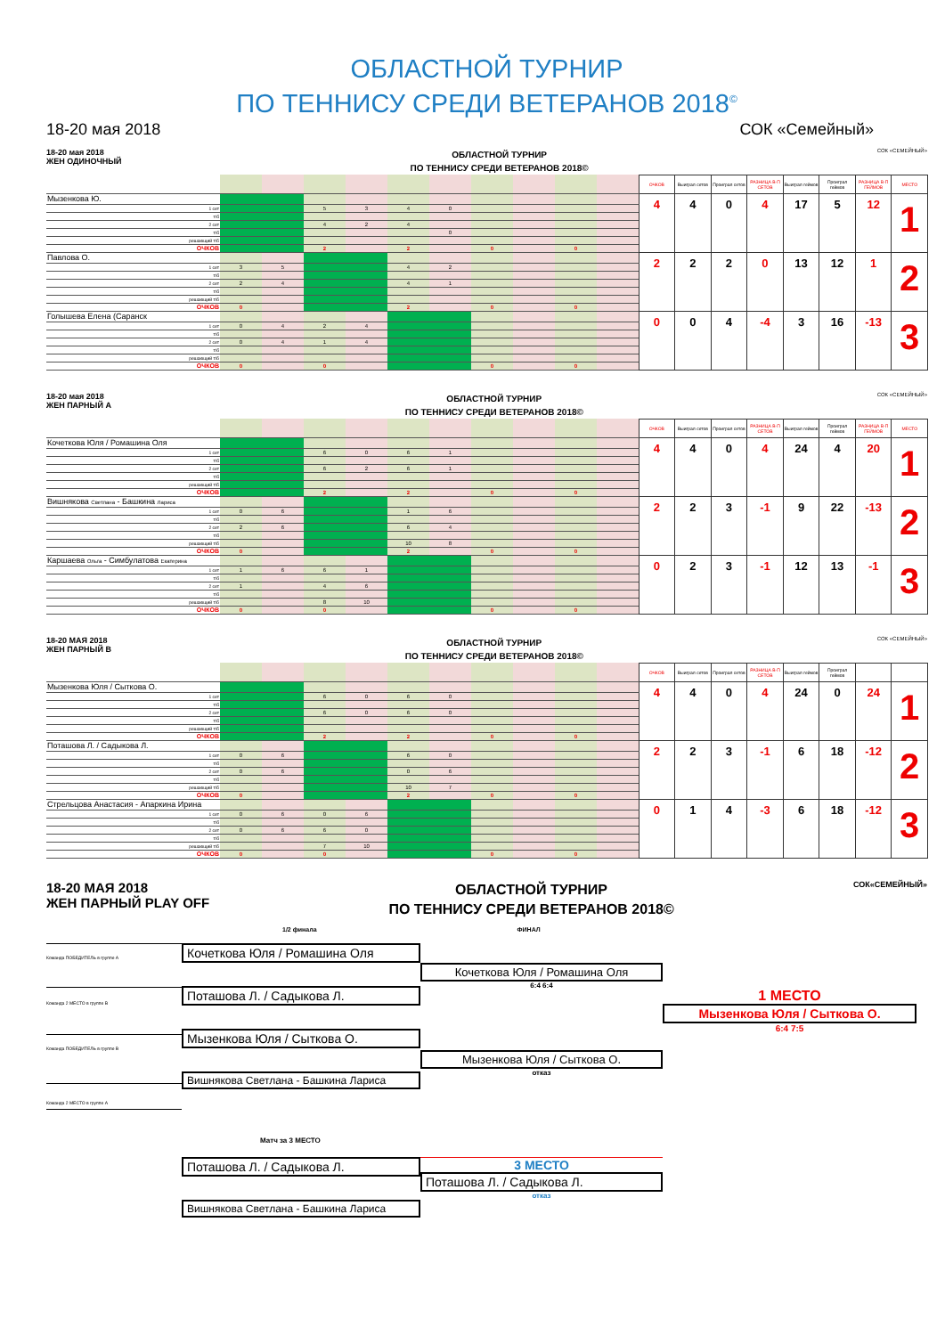ОБЛАСТНОЙ ТУРНИР
ПО ТЕННИСУ СРЕДИ ВЕТЕРАНОВ 2018<sup>©</sup>
18-20 мая 2018 СОК «Семейный»
18-20 мая 2018
ЖЕН ОДИНОЧНЫЙ
ОБЛАСТНОЙ ТУРНИР
ПО ТЕННИСУ СРЕДИ ВЕТЕРАНОВ 2018©
СОК «СЕМЕЙНЫЙ»
| | | | | | | | | | | | ОЧКОВ | Выиграл сетов | Проиграл сетов | РАЗНИЦА В-П СЕТОВ | Выиграл геймов | Проиграл геймов | РАЗНИЦА В-П ГЕЙМОВ | МЕСТО |
| Мызенкова Ю. | | | | | | | | | | | 4 | 4 | 0 | 4 | 17 | 5 | 12 | 1 |
| 1 сет | | | 5 | 3 | 4 | 0 | | | | | | | | | | | | |
| т/б | | | | | | | | | | | | | | | | | | |
| 2 сет | | | 4 | 2 | 4 | | | | | | | | | | | | | |
| т/б | | | | | | 0 | | | | | | | | | | | | |
| решающий т/б | | | | | | | | | | | | | | | | | | |
| ОЧКОВ | | | 2 | | 2 | | 0 | | 0 | | | | | | | | | |
| Павлова О. | | | | | | | | | | | 2 | 2 | 2 | 0 | 13 | 12 | 1 | 2 |
| 1 сет | 3 | 5 | | | 4 | 2 | | | | | | | | | | | | |
| т/б | | | | | | | | | | | | | | | | | | |
| 2 сет | 2 | 4 | | | 4 | 1 | | | | | | | | | | | | |
| т/б | | | | | | | | | | | | | | | | | | |
| решающий т/б | | | | | | | | | | | | | | | | | | |
| ОЧКОВ | 0 | | | | 2 | | 0 | | 0 | | | | | | | | | |
| Голышева Елена (Саранск | | | | | | | | | | | 0 | 0 | 4 | -4 | 3 | 16 | -13 | 3 |
| 1 сет | 0 | 4 | 2 | 4 | | | | | | | | | | | | | | |
| т/б | | | | | | | | | | | | | | | | | | |
| 2 сет | 0 | 4 | 1 | 4 | | | | | | | | | | | | | | |
| т/б | | | | | | | | | | | | | | | | | | |
| решающий т/б | | | | | | | | | | | | | | | | | | |
| ОЧКОВ | 0 | | 0 | | | | 0 | | 0 | | | | | | | | | |
18-20 мая 2018
ЖЕН ПАРНЫЙ А
ОБЛАСТНОЙ ТУРНИР
ПО ТЕННИСУ СРЕДИ ВЕТЕРАНОВ 2018©
СОК «СЕМЕЙНЫЙ»
| | | | | | | | | | | | ОЧКОВ | Выиграл сетов | Проиграл сетов | РАЗНИЦА В-П СЕТОВ | Выиграл геймов | Проиграл геймов | РАЗНИЦА В-П ГЕЙМОВ | МЕСТО |
| Кочеткова Юля / Ромашина Оля | | | | | | | | | | | 4 | 4 | 0 | 4 | 24 | 4 | 20 | 1 |
| 1 сет | | | 6 | 0 | 6 | 1 | | | | | | | | | | | | |
| т/б | | | | | | | | | | | | | | | | | | |
| 2 сет | | | 6 | 2 | 6 | 1 | | | | | | | | | | | | |
| т/б | | | | | | | | | | | | | | | | | | |
| решающий т/б | | | | | | | | | | | | | | | | | | |
| ОЧКОВ | | | 2 | | 2 | | 0 | | 0 | | | | | | | | | |
| Вишнякова Светлана - Башкина Лариса | | | | | | | | | | | 2 | 2 | 3 | -1 | 9 | 22 | -13 | 2 |
| 1 сет | 0 | 6 | | | 1 | 6 | | | | | | | | | | | | |
| т/б | | | | | | | | | | | | | | | | | | |
| 2 сет | 2 | 6 | | | 6 | 4 | | | | | | | | | | | | |
| т/б | | | | | | | | | | | | | | | | | | |
| решающий т/б | | | | | 10 | 8 | | | | | | | | | | | | |
| ОЧКОВ | 0 | | | | 2 | | 0 | | 0 | | | | | | | | | |
| Каршаева Ольга - Симбулатова Екатерина | | | | | | | | | | | 0 | 2 | 3 | -1 | 12 | 13 | -1 | 3 |
| 1 сет | 1 | 6 | 6 | 1 | | | | | | | | | | | | | | |
| т/б | | | | | | | | | | | | | | | | | | |
| 2 сет | 1 | | 4 | 6 | | | | | | | | | | | | | | |
| т/б | | | | | | | | | | | | | | | | | | |
| решающий т/б | | | 8 | 10 | | | | | | | | | | | | | | |
| ОЧКОВ | 0 | | 0 | | | | 0 | | 0 | | | | | | | | | |
18-20 МАЯ 2018
ЖЕН ПАРНЫЙ В
ОБЛАСТНОЙ ТУРНИР
ПО ТЕННИСУ СРЕДИ ВЕТЕРАНОВ 2018©
СОК «СЕМЕЙНЫЙ»
| | | | | | | | | | | | ОЧКОВ | Выиграл сетов | Проиграл сетов | РАЗНИЦА В-П СЕТОВ | Выиграл геймов | Проиграл геймов | | |
| Мызенкова Юля / Сыткова О. | | | | | | | | | | | 4 | 4 | 0 | 4 | 24 | 0 | 24 | 1 |
| 1 сет | | | 6 | 0 | 6 | 0 | | | | | | | | | | | | |
| т/б | | | | | | | | | | | | | | | | | | |
| 2 сет | | | 6 | 0 | 6 | 0 | | | | | | | | | | | | |
| т/б | | | | | | | | | | | | | | | | | | |
| решающий т/б | | | | | | | | | | | | | | | | | | |
| ОЧКОВ | | | 2 | | 2 | | 0 | | 0 | | | | | | | | | |
| Поташова Л. / Садыкова Л. | | | | | | | | | | | 2 | 2 | 3 | -1 | 6 | 18 | -12 | 2 |
| 1 сет | 0 | 6 | | | 6 | 0 | | | | | | | | | | | | |
| т/б | | | | | | | | | | | | | | | | | | |
| 2 сет | 0 | 6 | | | 0 | 6 | | | | | | | | | | | | |
| т/б | | | | | | | | | | | | | | | | | | |
| решающий т/б | | | | | 10 | 7 | | | | | | | | | | | | |
| ОЧКОВ | 0 | | | | 2 | | 0 | | 0 | | | | | | | | | |
| Стрельцова Анастасия - Апаркина Ирина | | | | | | | | | | | 0 | 1 | 4 | -3 | 6 | 18 | -12 | 3 |
| 1 сет | 0 | 6 | 0 | 6 | | | | | | | | | | | | | | |
| т/б | | | | | | | | | | | | | | | | | | |
| 2 сет | 0 | 6 | 6 | 0 | | | | | | | | | | | | | | |
| т/б | | | | | | | | | | | | | | | | | | |
| решающий т/б | | | 7 | 10 | | | | | | | | | | | | | | |
| ОЧКОВ | 0 | | 0 | | | | 0 | | 0 | | | | | | | | | |
18-20 МАЯ 2018
ЖЕН ПАРНЫЙ PLAY OFF
ОБЛАСТНОЙ ТУРНИР
ПО ТЕННИСУ СРЕДИ ВЕТЕРАНОВ 2018©
СОК«СЕМЕЙНЫЙ»
1/2 финала ФИНАЛ
Команда ПОБЕДИТЕЛЬ в группе А
Команда 2 МЕСТО в группе В
Команда ПОБЕДИТЕЛЬ в группе В
Команда 2 МЕСТО в группе А
Кочеткова Юля / Ромашина Оля
Поташова Л. / Садыкова Л.
Мызенкова Юля / Сыткова О.
Вишнякова Светлана - Башкина Лариса
Кочеткова Юля / Ромашина Оля
6:4 6:4
Мызенкова Юля / Сыткова О.
отказ
1 МЕСТО
Мызенкова Юля / Сыткова О.
6:4 7:5
Матч за 3 МЕСТО
Поташова Л. / Садыкова Л.
Вишнякова Светлана - Башкина Лариса
3 МЕСТО
Поташова Л. / Садыкова Л.
отказ